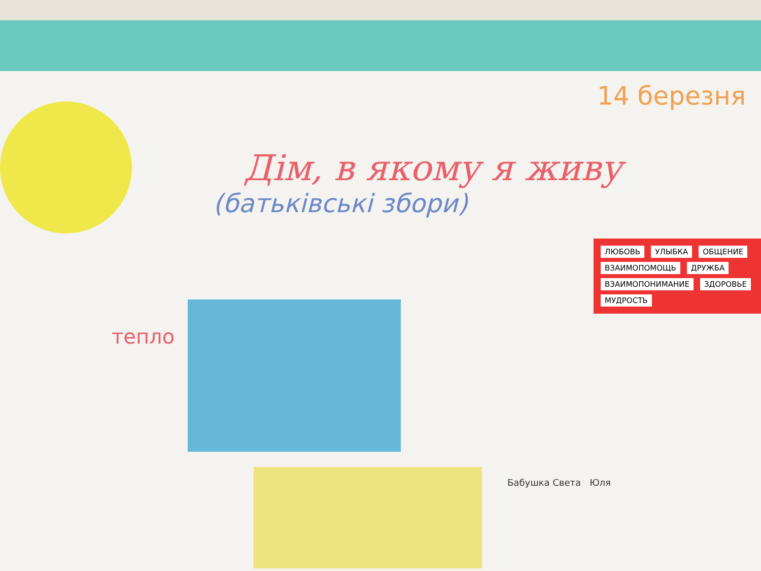14 березня
Дім, в якому я живу
(батьківські збори)
тепло
ЛЮБОВЬ УЛЫБКА ОБЩЕНИЕ ВЗАИМОПОМОЩЬ ДРУЖБА ВЗАИМОПОНИМАНИЕ ЗДОРОВЬЕ МУДРОСТЬ
Бабушка Света Юля